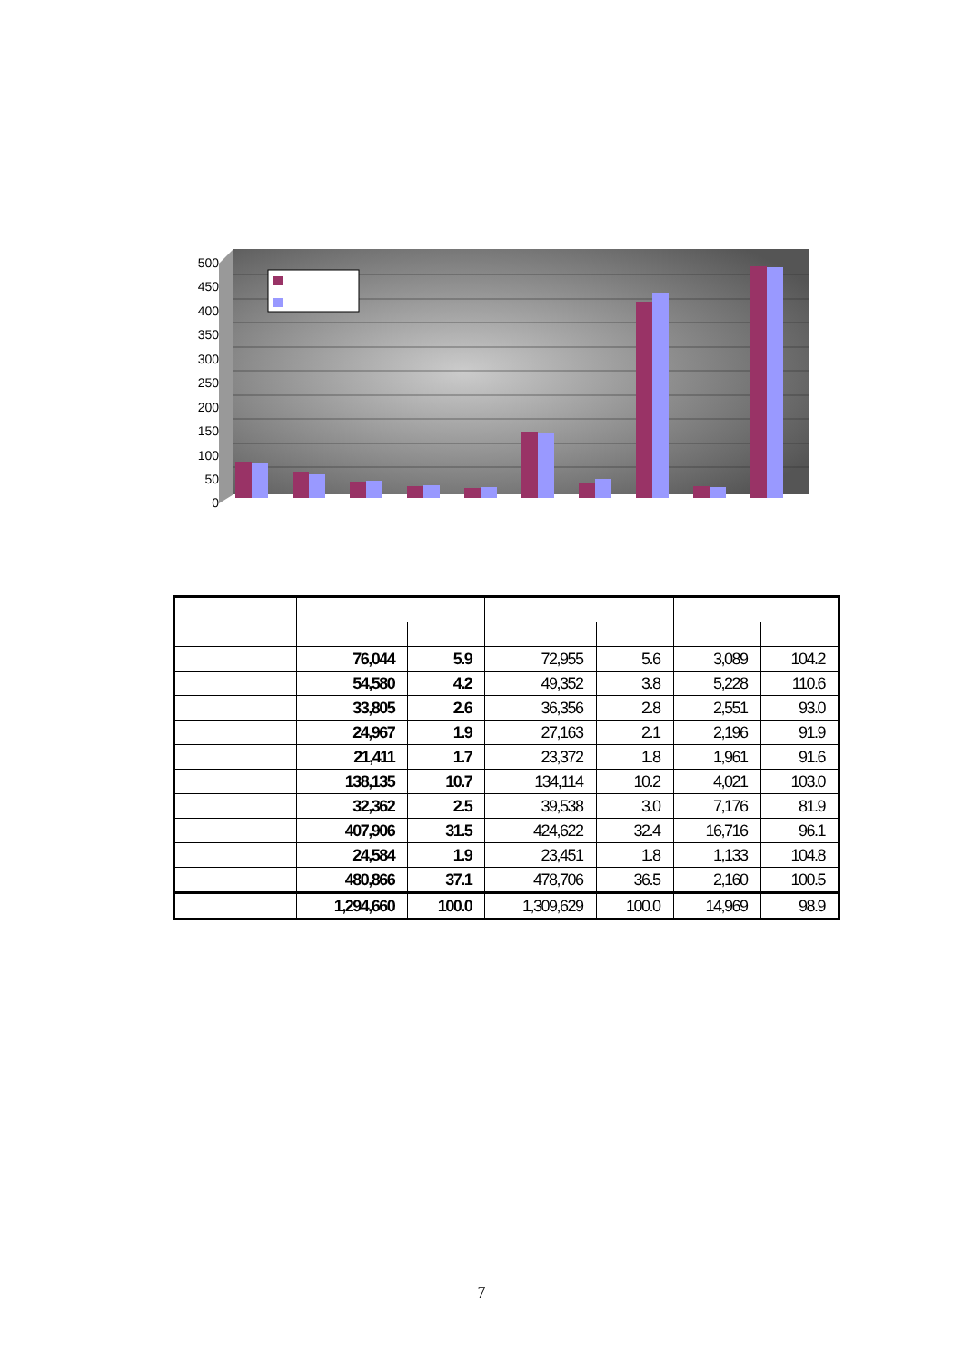500
450
400
350
300
250
200
150
100
50
0
| | 76,044 | 5.9 | 72,955 | 5.6 | 3,089 | 104.2 |
| | 54,580 | 4.2 | 49,352 | 3.8 | 5,228 | 110.6 |
| | 33,805 | 2.6 | 36,356 | 2.8 | 2,551 | 93.0 |
| | 24,967 | 1.9 | 27,163 | 2.1 | 2,196 | 91.9 |
| | 21,411 | 1.7 | 23,372 | 1.8 | 1,961 | 91.6 |
| | 138,135 | 10.7 | 134,114 | 10.2 | 4,021 | 103.0 |
| | 32,362 | 2.5 | 39,538 | 3.0 | 7,176 | 81.9 |
| | 407,906 | 31.5 | 424,622 | 32.4 | 16,716 | 96.1 |
| | 24,584 | 1.9 | 23,451 | 1.8 | 1,133 | 104.8 |
| | 480,866 | 37.1 | 478,706 | 36.5 | 2,160 | 100.5 |
| | 1,294,660 | 100.0 | 1,309,629 | 100.0 | 14,969 | 98.9 |
7